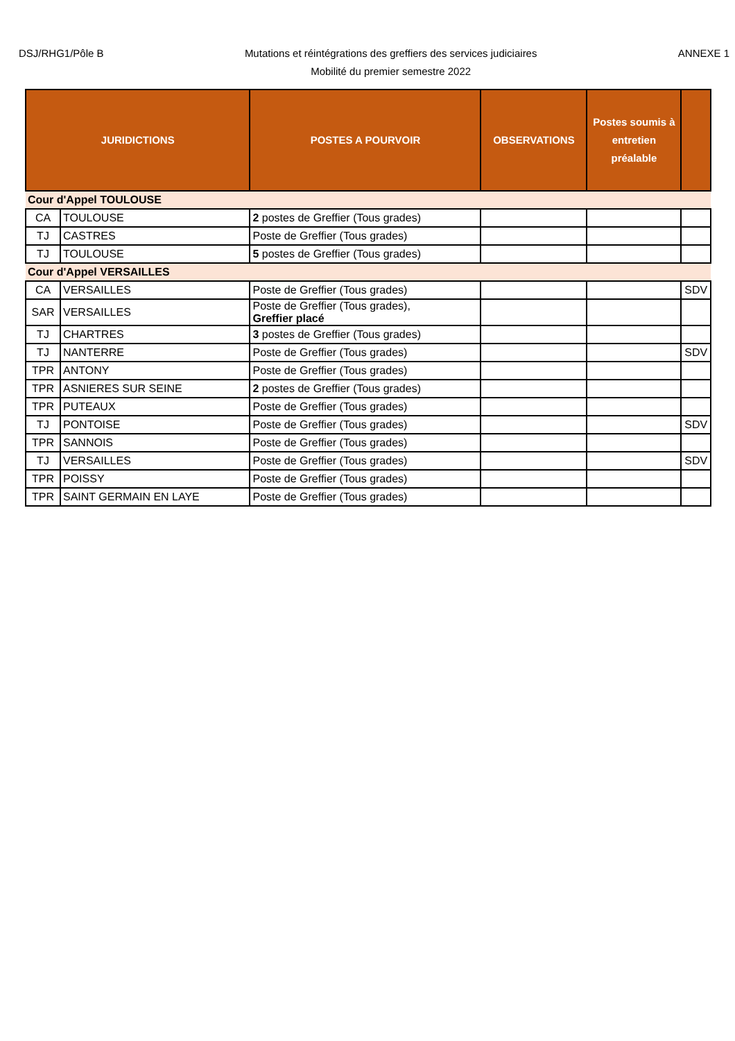DSJ/RHG1/Pôle B
Mutations et réintégrations des greffiers des services judiciaires
Mobilité du premier semestre 2022
ANNEXE 1
| JURIDICTIONS | | POSTES A POURVOIR | OBSERVATIONS | Postes soumis à entretien préalable | |
| --- | --- | --- | --- | --- | --- |
| Cour d'Appel TOULOUSE | | | | | |
| CA | TOULOUSE | 2 postes de Greffier (Tous grades) | | | |
| TJ | CASTRES | Poste de Greffier (Tous grades) | | | |
| TJ | TOULOUSE | 5 postes de Greffier (Tous grades) | | | |
| Cour d'Appel VERSAILLES | | | | | |
| CA | VERSAILLES | Poste de Greffier (Tous grades) | | | SDV |
| SAR | VERSAILLES | Poste de Greffier (Tous grades), Greffier placé | | | |
| TJ | CHARTRES | 3 postes de Greffier (Tous grades) | | | |
| TJ | NANTERRE | Poste de Greffier (Tous grades) | | | SDV |
| TPR | ANTONY | Poste de Greffier (Tous grades) | | | |
| TPR | ASNIERES SUR SEINE | 2 postes de Greffier (Tous grades) | | | |
| TPR | PUTEAUX | Poste de Greffier (Tous grades) | | | |
| TJ | PONTOISE | Poste de Greffier (Tous grades) | | | SDV |
| TPR | SANNOIS | Poste de Greffier (Tous grades) | | | |
| TJ | VERSAILLES | Poste de Greffier (Tous grades) | | | SDV |
| TPR | POISSY | Poste de Greffier (Tous grades) | | | |
| TPR | SAINT GERMAIN EN LAYE | Poste de Greffier (Tous grades) | | | |